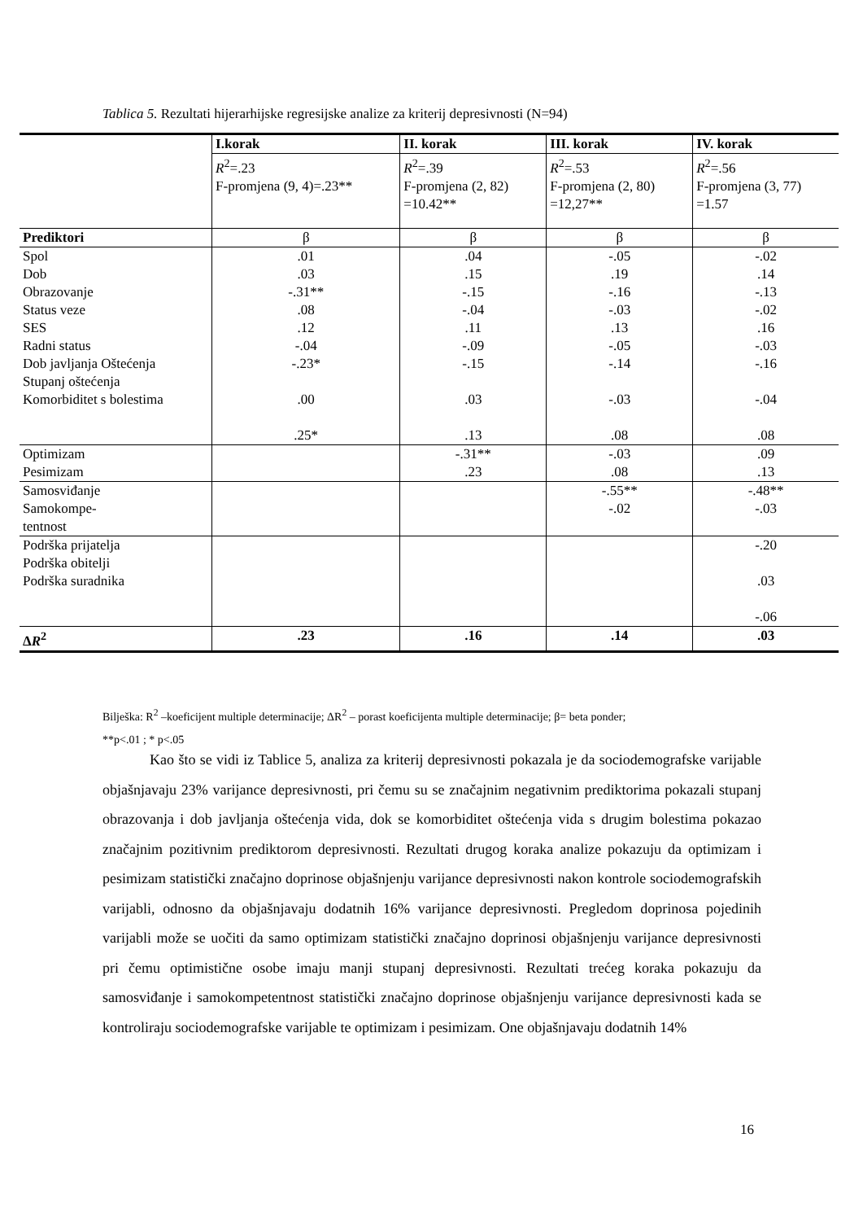Tablica 5. Rezultati hijerarhijske regresijske analize za kriterij depresivnosti (N=94)
| | I.korak | II. korak | III. korak | IV. korak |
| | R<sup>2</sup>=.23 F-promjena (9, 4)=.23** | R<sup>2</sup>=.39 F-promjena (2, 82) =10.42** | R<sup>2</sup>=.53 F-promjena (2, 80) =12,27** | R<sup>2</sup>=.56 F-promjena (3, 77) =1.57 |
| Prediktori | β | β | β | β |
| Spol Dob Obrazovanje Status veze SES Radni status Dob javljanja Oštećenja Stupanj oštećenja Komorbiditet s bolestima | .01 .03 -.31** .08 .12 -.04 -.23* .00 .25* | .04 .15 -.15 -.04 .11 -.09 -.15 .03 .13 | -.05 .19 -.16 -.03 .13 -.05 -.14 -.03 .08 | -.02 .14 -.13 -.02 .16 -.03 -.16 -.04 .08 |
| Optimizam Pesimizam | | -.31** .23 | -.03 .08 | .09 .13 |
| Samosviđanje Samokompe- tentnost | | | -.55** -.02 | -.48** -.03 |
| Podrška prijatelja Podrška obitelji Podrška suradnika | | | | -.20 .03 -.06 |
| Δ R<sup>2</sup> | .23 | .16 | .14 | .03 |
Bilješka: R<sup>2</sup> –koeficijent multiple determinacije; ΔR<sup>2</sup> – porast koeficijenta multiple determinacije; β= beta ponder;
**p<.01 ; * p<.05
Kao što se vidi iz Tablice 5, analiza za kriterij depresivnosti pokazala je da sociodemografske varijable objašnjavaju 23% varijance depresivnosti, pri čemu su se značajnim negativnim prediktorima pokazali stupanj obrazovanja i dob javljanja oštećenja vida, dok se komorbiditet oštećenja vida s drugim bolestima pokazao značajnim pozitivnim prediktorom depresivnosti. Rezultati drugog koraka analize pokazuju da optimizam i pesimizam statistički značajno doprinose objašnjenju varijance depresivnosti nakon kontrole sociodemografskih varijabli, odnosno da objašnjavaju dodatnih 16% varijance depresivnosti. Pregledom doprinosa pojedinih varijabli može se uočiti da samo optimizam statistički značajno doprinosi objašnjenju varijance depresivnosti pri čemu optimistične osobe imaju manji stupanj depresivnosti. Rezultati trećeg koraka pokazuju da samosviđanje i samokompetentnost statistički značajno doprinose objašnjenju varijance depresivnosti kada se kontroliraju sociodemografske varijable te optimizam i pesimizam. One objašnjavaju dodatnih 14%
16